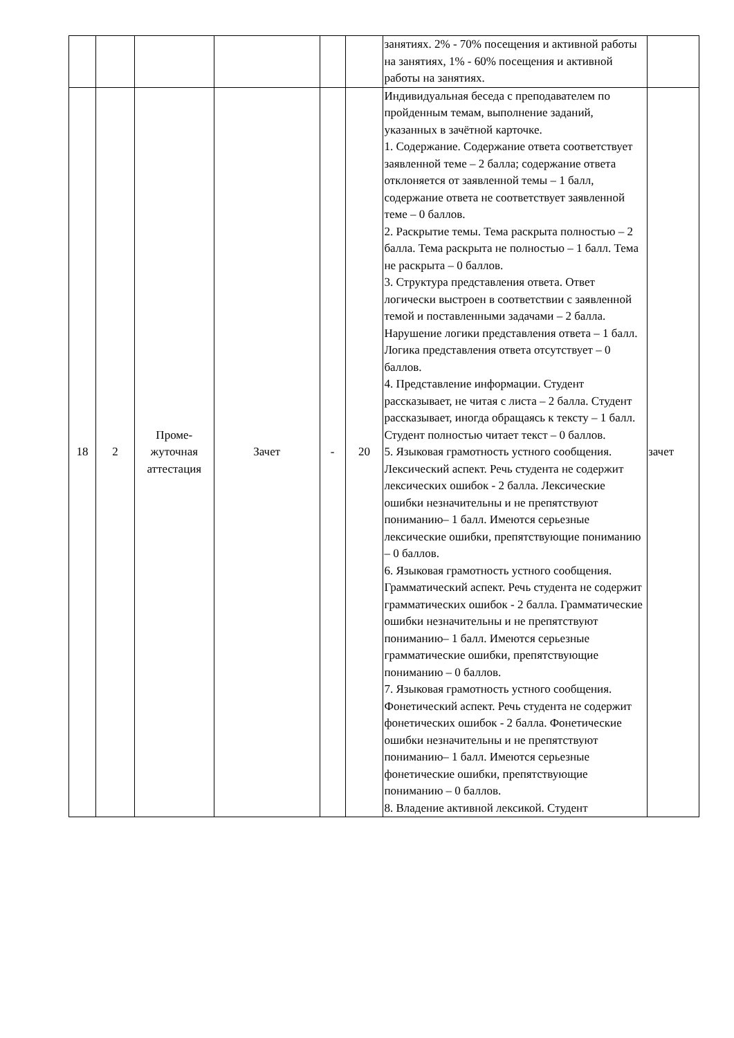| | | | | | | занятиях. 2% - 70% посещения и активной работы на занятиях, 1% - 60% посещения и активной работы на занятиях. | |
| 18 | 2 | Проме- жуточная аттестация | Зачет | - | 20 | Индивидуальная беседа с преподавателем по пройденным темам, выполнение заданий, указанных в зачётной карточке. 1. Содержание. Содержание ответа соответствует заявленной теме – 2 балла; содержание ответа отклоняется от заявленной темы – 1 балл, содержание ответа не соответствует заявленной теме – 0 баллов. 2. Раскрытие темы. Тема раскрыта полностью – 2 балла. Тема раскрыта не полностью – 1 балл. Тема не раскрыта – 0 баллов. 3. Структура представления ответа. Ответ логически выстроен в соответствии с заявленной темой и поставленными задачами – 2 балла. Нарушение логики представления ответа – 1 балл. Логика представления ответа отсутствует – 0 баллов. 4. Представление информации. Студент рассказывает, не читая с листа – 2 балла. Студент рассказывает, иногда обращаясь к тексту – 1 балл. Студент полностью читает текст – 0 баллов. 5. Языковая грамотность устного сообщения. Лексический аспект. Речь студента не содержит лексических ошибок - 2 балла. Лексические ошибки незначительны и не препятствуют пониманию– 1 балл. Имеются серьезные лексические ошибки, препятствующие пониманию – 0 баллов. 6. Языковая грамотность устного сообщения. Грамматический аспект. Речь студента не содержит грамматических ошибок - 2 балла. Грамматические ошибки незначительны и не препятствуют пониманию– 1 балл. Имеются серьезные грамматические ошибки, препятствующие пониманию – 0 баллов. 7. Языковая грамотность устного сообщения. Фонетический аспект. Речь студента не содержит фонетических ошибок - 2 балла. Фонетические ошибки незначительны и не препятствуют пониманию– 1 балл. Имеются серьезные фонетические ошибки, препятствующие пониманию – 0 баллов. 8. Владение активной лексикой. Студент | зачет |